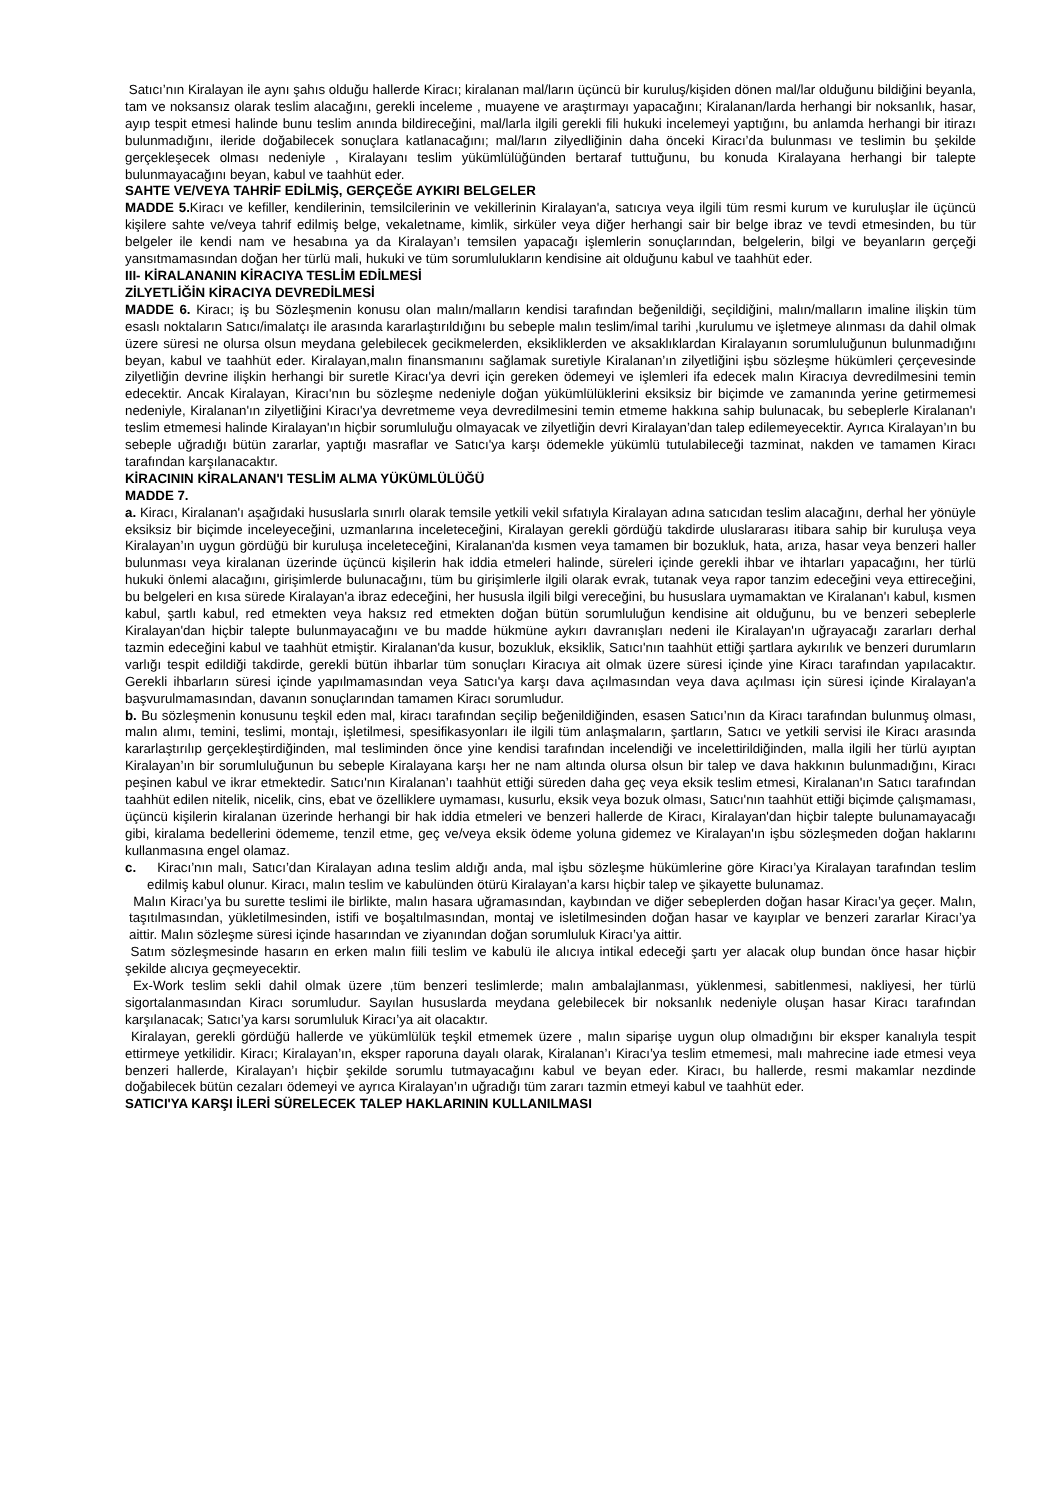Satıcı’nın Kiralayan ile aynı şahıs olduğu hallerde Kiracı; kiralanan mal/ların üçüncü bir kuruluş/kişiden dönen mal/lar olduğunu bildiğini beyanla, tam ve noksansız olarak teslim alacağını, gerekli inceleme , muayene ve araştırmayı yapacağını; Kiralanan/larda herhangi bir noksanlık, hasar, ayıp tespit etmesi halinde bunu teslim anında bildireceğini, mal/larla ilgili gerekli fili hukuki incelemeyi yaptığını, bu anlamda herhangi bir itirazı bulunmadığını, ileride doğabilecek sonuçlara katlanacağını; mal/ların zilyedliğinin daha önceki Kiracı’da bulunması ve teslimin bu şekilde gerçekleşecek olması nedeniyle , Kiralayanı teslim yükümlülüğünden bertaraf tuttuğunu, bu konuda Kiralayana herhangi bir talepte bulunmayacağını beyan, kabul ve taahhüt eder.
SAHTE VE/VEYA TAHRİF EDİLMİŞ, GERÇEĞE AYKIRI BELGELER
MADDE 5. Kiracı ve kefiller, kendilerinin, temsilcilerinin ve vekillerinin Kiralayan'a, satıcıya veya ilgili tüm resmi kurum ve kuruluşlar ile üçüncü kişilere sahte ve/veya tahrif edilmiş belge, vekaletname, kimlik, sirküler veya diğer herhangi sair bir belge ibraz ve tevdi etmesinden, bu tür belgeler ile kendi nam ve hesabına ya da Kiralayan’ı temsilen yapacağı işlemlerin sonuçlarından, belgelerin, bilgi ve beyanların gerçeği yansıtmamasından doğan her türlü mali, hukuki ve tüm sorumlulukların kendisine ait olduğunu kabul ve taahhüt eder.
III- KİRALANANIN KİRACIYA TESLİM EDİLMESİ
ZİLYETLİĞİN KİRACIYA DEVREDİLMESİ
MADDE 6. Kiracı; iş bu Sözleşmenin konusu olan malın/malların kendisi tarafından beğenildiği, seçildiğini, malın/malların imaline ilişkin tüm esaslı noktaların Satıcı/imalatçı ile arasında kararlaştırıldığını bu sebeple malın teslim/imal tarihi ,kurulumu ve işletmeye alınması da dahil olmak üzere süresi ne olursa olsun meydana gelebilecek gecikmelerden, eksikliklerden ve aksaklıklardan Kiralayanın sorumluluğunun bulunmadığını beyan, kabul ve taahhüt eder. Kiralayan,malın finansmanını sağlamak suretiyle Kiralanan’ın zilyetliğini işbu sözleşme hükümleri çerçevesinde zilyetliğin devrine ilişkin herhangi bir suretle Kiracı'ya devri için gereken ödemeyi ve işlemleri ifa edecek malın Kiracıya devredilmesini temin edecektir. Ancak Kiralayan, Kiracı'nın bu sözleşme nedeniyle doğan yükümlülüklerini eksiksiz bir biçimde ve zamanında yerine getirmemesi nedeniyle, Kiralanan'ın zilyetliğini Kiracı'ya devretmeme veya devredilmesini temin etmeme hakkına sahip bulunacak, bu sebeplerle Kiralanan'ı teslim etmemesi halinde Kiralayan'ın hiçbir sorumluluğu olmayacak ve zilyetliğin devri Kiralayan’dan talep edilemeyecektir. Ayrıca Kiralayan’ın bu sebeple uğradığı bütün zararlar, yaptığı masraflar ve Satıcı'ya karşı ödemekle yükümlü tutulabileceği tazminat, nakden ve tamamen Kiracı tarafından karşılanacaktır.
KİRACININ KİRALANAN'I TESLİM ALMA YÜKÜMLÜLÜĞÜ
MADDE 7.
a. Kiracı, Kiralanan'ı aşağıdaki hususlarla sınırlı olarak temsile yetkili vekil sıfatıyla Kiralayan adına satıcıdan teslim alacağını, derhal her yönüyle eksiksiz bir biçimde inceleyeceğini, uzmanlarına inceleteceğini, Kiralayan gerekli gördüğü takdirde uluslararası itibara sahip bir kuruluşa veya Kiralayan’ın uygun gördüğü bir kuruluşa inceleteceğini, Kiralanan'da kısmen veya tamamen bir bozukluk, hata, arıza, hasar veya benzeri haller bulunması veya kiralanan üzerinde üçüncü kişilerin hak iddia etmeleri halinde, süreleri içinde gerekli ihbar ve ihtarları yapacağını, her türlü hukuki önlemi alacağını, girişimlerde bulunacağını, tüm bu girişimlerle ilgili olarak evrak, tutanak veya rapor tanzim edeceğini veya ettireceğini, bu belgeleri en kısa sürede Kiralayan'a ibraz edeceğini, her hususla ilgili bilgi vereceğini, bu hususlara uymamaktan ve Kiralanan'ı kabul, kısmen kabul, şartlı kabul, red etmekten veya haksız red etmekten doğan bütün sorumluluğun kendisine ait olduğunu, bu ve benzeri sebeplerle Kiralayan'dan hiçbir talepte bulunmayacağını ve bu madde hükmüne aykırı davranışları nedeni ile Kiralayan'ın uğrayacağı zararları derhal tazmin edeceğini kabul ve taahhüt etmiştir. Kiralanan'da kusur, bozukluk, eksiklik, Satıcı'nın taahhüt ettiği şartlara aykırılık ve benzeri durumların varlığı tespit edildiği takdirde, gerekli bütün ihbarlar tüm sonuçları Kiracıya ait olmak üzere süresi içinde yine Kiracı tarafından yapılacaktır. Gerekli ihbarların süresi içinde yapılmamasından veya Satıcı'ya karşı dava açılmasından veya dava açılması için süresi içinde Kiralayan'a başvurulmamasından, davanın sonuçlarından tamamen Kiracı sorumludur.
b. Bu sözleşmenin konusunu teşkil eden mal, kiracı tarafından seçilip beğenildiğinden, esasen Satıcı’nın da Kiracı tarafından bulunmuş olması, malın alımı, temini, teslimi, montajı, işletilmesi, spesifikasyonları ile ilgili tüm anlaşmaların, şartların, Satıcı ve yetkili servisi ile Kiracı arasında kararlaştırılıp gerçekleştirdiğinden, mal tesliminden önce yine kendisi tarafından incelendiği ve incelettirildiğinden, malla ilgili her türlü ayıptan Kiralayan’ın bir sorumluluğunun bu sebeple Kiralayana karşı her ne nam altında olursa olsun bir talep ve dava hakkının bulunmadığını, Kiracı peşinen kabul ve ikrar etmektedir. Satıcı'nın Kiralanan’ı taahhüt ettiği süreden daha geç veya eksik teslim etmesi, Kiralanan'ın Satıcı tarafından taahhüt edilen nitelik, nicelik, cins, ebat ve özelliklere uymaması, kusurlu, eksik veya bozuk olması, Satıcı'nın taahhüt ettiği biçimde çalışmaması, üçüncü kişilerin kiralanan üzerinde herhangi bir hak iddia etmeleri ve benzeri hallerde de Kiracı, Kiralayan'dan hiçbir talepte bulunamayacağı gibi, kiralama bedellerini ödememe, tenzil etme, geç ve/veya eksik ödeme yoluna gidemez ve Kiralayan'ın işbu sözleşmeden doğan haklarını kullanmasına engel olamaz.
c. Kiracı’nın malı, Satıcı’dan Kiralayan adına teslim aldığı anda, mal işbu sözleşme hükümlerine göre Kiracı’ya Kiralayan tarafından teslim edilmiş kabul olunur. Kiracı, malın teslim ve kabulünden ötürü Kiralayan’a karsı hiçbir talep ve şikayette bulunamaz.
Malın Kiracı’ya bu surette teslimi ile birlikte, malın hasara uğramasından, kaybından ve diğer sebeplerden doğan hasar Kiracı’ya geçer. Malın, taşıtılmasından, yükletilmesinden, istifi ve boşaltılmasından, montaj ve isletilmesinden doğan hasar ve kayıplar ve benzeri zararlar Kiracı’ya aittir. Malın sözleşme süresi içinde hasarından ve ziyanından doğan sorumluluk Kiracı’ya aittir.
Satım sözleşmesinde hasarın en erken malın fiili teslim ve kabulü ile alıcıya intikal edeceği şartı yer alacak olup bundan önce hasar hiçbir şekilde alıcıya geçmeyecektir.
Ex-Work teslim sekli dahil olmak üzere ,tüm benzeri teslimlerde; malın ambalajlanması, yüklenmesi, sabitlenmesi, nakliyesi, her türlü sigortalanmasından Kiracı sorumludur. Sayılan hususlarda meydana gelebilecek bir noksanlık nedeniyle oluşan hasar Kiracı tarafından karşılanacak; Satıcı’ya karsı sorumluluk Kiracı’ya ait olacaktır.
Kiralayan, gerekli gördüğü hallerde ve yükümlülük teşkil etmemek üzere , malın siparişe uygun olup olmadığını bir eksper kanalıyla tespit ettirmeye yetkilidir. Kiracı; Kiralayan’ın, eksper raporuna dayalı olarak, Kiralanan’ı Kiracı’ya teslim etmemesi, malı mahrecine iade etmesi veya benzeri hallerde, Kiralayan’ı hiçbir şekilde sorumlu tutmayacağını kabul ve beyan eder. Kiracı, bu hallerde, resmi makamlar nezdinde doğabilecek bütün cezaları ödemeyi ve ayrıca Kiralayan’ın uğradığı tüm zararı tazmin etmeyi kabul ve taahhüt eder.
SATICI'YA KARŞI İLERİ SÜRELECEK TALEP HAKLARININ KULLANILMASI